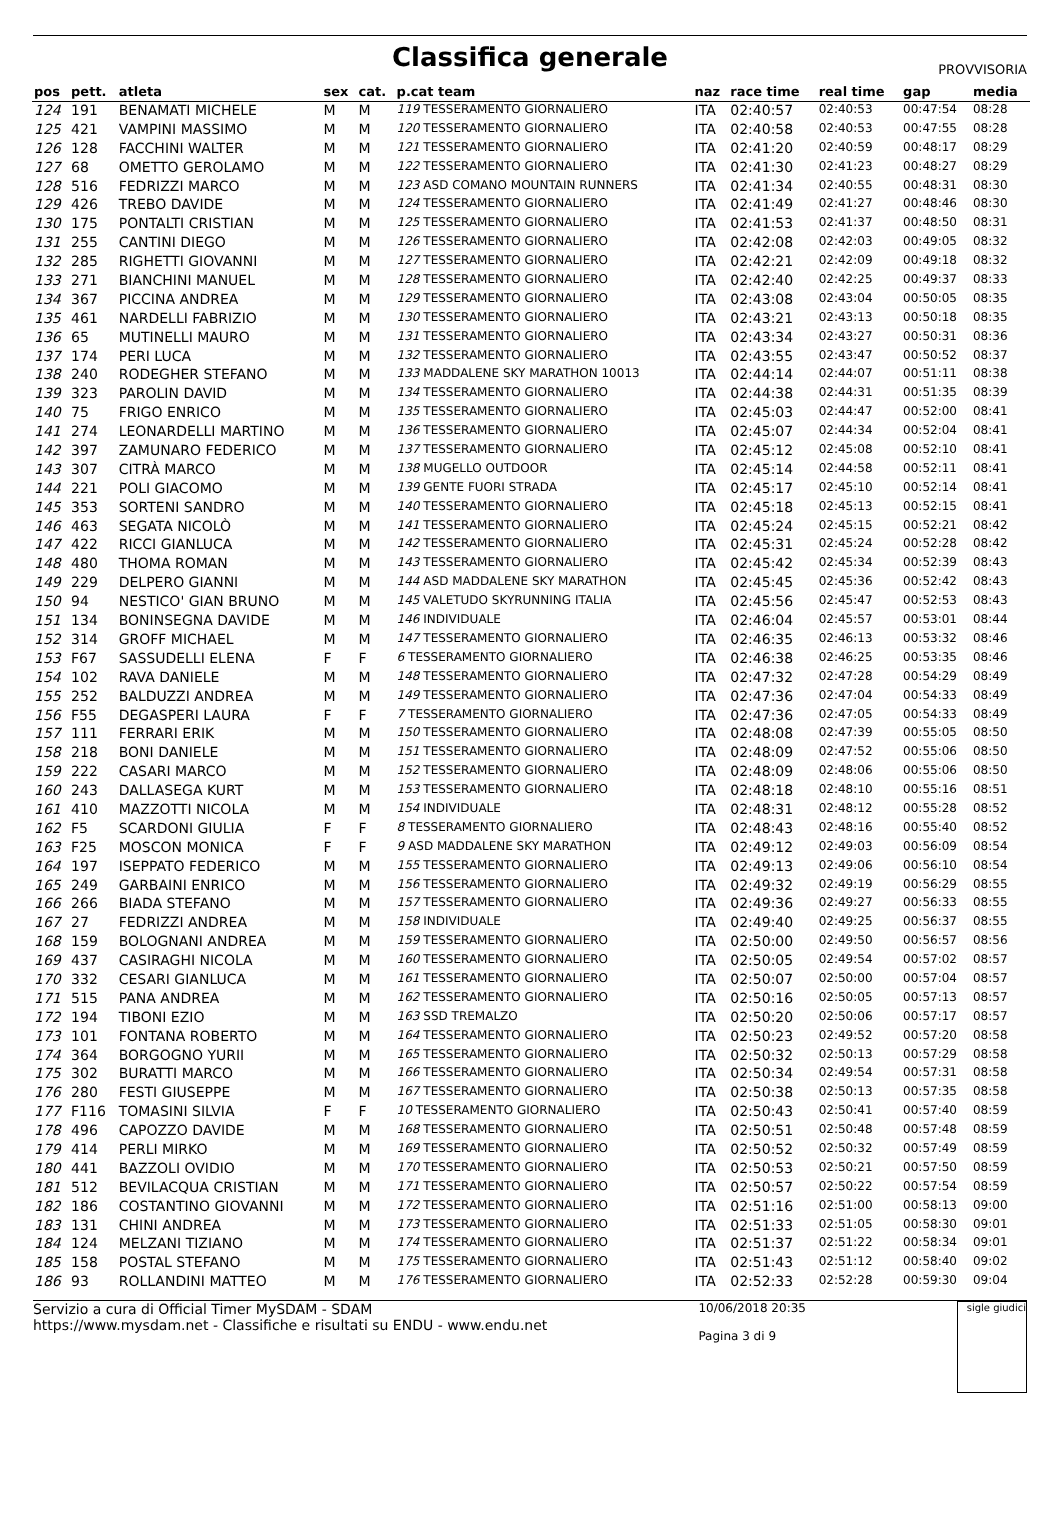Classifica generale
PROVVISORIA
| pos | pett. | atleta | sex | cat. | p.cat team | naz | race time | real time | gap | media |
| --- | --- | --- | --- | --- | --- | --- | --- | --- | --- | --- |
| 124 | 191 | BENAMATI MICHELE | M | M | 119 TESSERAMENTO GIORNALIERO | ITA | 02:40:57 | 02:40:53 | 00:47:54 | 08:28 |
| 125 | 421 | VAMPINI MASSIMO | M | M | 120 TESSERAMENTO GIORNALIERO | ITA | 02:40:58 | 02:40:53 | 00:47:55 | 08:28 |
| 126 | 128 | FACCHINI WALTER | M | M | 121 TESSERAMENTO GIORNALIERO | ITA | 02:41:20 | 02:40:59 | 00:48:17 | 08:29 |
| 127 | 68 | OMETTO GEROLAMO | M | M | 122 TESSERAMENTO GIORNALIERO | ITA | 02:41:30 | 02:41:23 | 00:48:27 | 08:29 |
| 128 | 516 | FEDRIZZI MARCO | M | M | 123 ASD COMANO MOUNTAIN RUNNERS | ITA | 02:41:34 | 02:40:55 | 00:48:31 | 08:30 |
| 129 | 426 | TREBO DAVIDE | M | M | 124 TESSERAMENTO GIORNALIERO | ITA | 02:41:49 | 02:41:27 | 00:48:46 | 08:30 |
| 130 | 175 | PONTALTI CRISTIAN | M | M | 125 TESSERAMENTO GIORNALIERO | ITA | 02:41:53 | 02:41:37 | 00:48:50 | 08:31 |
| 131 | 255 | CANTINI DIEGO | M | M | 126 TESSERAMENTO GIORNALIERO | ITA | 02:42:08 | 02:42:03 | 00:49:05 | 08:32 |
| 132 | 285 | RIGHETTI GIOVANNI | M | M | 127 TESSERAMENTO GIORNALIERO | ITA | 02:42:21 | 02:42:09 | 00:49:18 | 08:32 |
| 133 | 271 | BIANCHINI MANUEL | M | M | 128 TESSERAMENTO GIORNALIERO | ITA | 02:42:40 | 02:42:25 | 00:49:37 | 08:33 |
| 134 | 367 | PICCINA ANDREA | M | M | 129 TESSERAMENTO GIORNALIERO | ITA | 02:43:08 | 02:43:04 | 00:50:05 | 08:35 |
| 135 | 461 | NARDELLI FABRIZIO | M | M | 130 TESSERAMENTO GIORNALIERO | ITA | 02:43:21 | 02:43:13 | 00:50:18 | 08:35 |
| 136 | 65 | MUTINELLI MAURO | M | M | 131 TESSERAMENTO GIORNALIERO | ITA | 02:43:34 | 02:43:27 | 00:50:31 | 08:36 |
| 137 | 174 | PERI LUCA | M | M | 132 TESSERAMENTO GIORNALIERO | ITA | 02:43:55 | 02:43:47 | 00:50:52 | 08:37 |
| 138 | 240 | RODEGHER STEFANO | M | M | 133 MADDALENE SKY MARATHON 10013 | ITA | 02:44:14 | 02:44:07 | 00:51:11 | 08:38 |
| 139 | 323 | PAROLIN DAVID | M | M | 134 TESSERAMENTO GIORNALIERO | ITA | 02:44:38 | 02:44:31 | 00:51:35 | 08:39 |
| 140 | 75 | FRIGO ENRICO | M | M | 135 TESSERAMENTO GIORNALIERO | ITA | 02:45:03 | 02:44:47 | 00:52:00 | 08:41 |
| 141 | 274 | LEONARDELLI MARTINO | M | M | 136 TESSERAMENTO GIORNALIERO | ITA | 02:45:07 | 02:44:34 | 00:52:04 | 08:41 |
| 142 | 397 | ZAMUNARO FEDERICO | M | M | 137 TESSERAMENTO GIORNALIERO | ITA | 02:45:12 | 02:45:08 | 00:52:10 | 08:41 |
| 143 | 307 | CITRÀ MARCO | M | M | 138 MUGELLO OUTDOOR | ITA | 02:45:14 | 02:44:58 | 00:52:11 | 08:41 |
| 144 | 221 | POLI GIACOMO | M | M | 139 GENTE FUORI STRADA | ITA | 02:45:17 | 02:45:10 | 00:52:14 | 08:41 |
| 145 | 353 | SORTENI SANDRO | M | M | 140 TESSERAMENTO GIORNALIERO | ITA | 02:45:18 | 02:45:13 | 00:52:15 | 08:41 |
| 146 | 463 | SEGATA NICOLÒ | M | M | 141 TESSERAMENTO GIORNALIERO | ITA | 02:45:24 | 02:45:15 | 00:52:21 | 08:42 |
| 147 | 422 | RICCI GIANLUCA | M | M | 142 TESSERAMENTO GIORNALIERO | ITA | 02:45:31 | 02:45:24 | 00:52:28 | 08:42 |
| 148 | 480 | THOMA ROMAN | M | M | 143 TESSERAMENTO GIORNALIERO | ITA | 02:45:42 | 02:45:34 | 00:52:39 | 08:43 |
| 149 | 229 | DELPERO GIANNI | M | M | 144 ASD MADDALENE SKY MARATHON | ITA | 02:45:45 | 02:45:36 | 00:52:42 | 08:43 |
| 150 | 94 | NESTICO' GIAN BRUNO | M | M | 145 VALETUDO SKYRUNNING ITALIA | ITA | 02:45:56 | 02:45:47 | 00:52:53 | 08:43 |
| 151 | 134 | BONINSEGNA DAVIDE | M | M | 146 INDIVIDUALE | ITA | 02:46:04 | 02:45:57 | 00:53:01 | 08:44 |
| 152 | 314 | GROFF MICHAEL | M | M | 147 TESSERAMENTO GIORNALIERO | ITA | 02:46:35 | 02:46:13 | 00:53:32 | 08:46 |
| 153 | F67 | SASSUDELLI ELENA | F | F | 6 TESSERAMENTO GIORNALIERO | ITA | 02:46:38 | 02:46:25 | 00:53:35 | 08:46 |
| 154 | 102 | RAVA DANIELE | M | M | 148 TESSERAMENTO GIORNALIERO | ITA | 02:47:32 | 02:47:28 | 00:54:29 | 08:49 |
| 155 | 252 | BALDUZZI ANDREA | M | M | 149 TESSERAMENTO GIORNALIERO | ITA | 02:47:36 | 02:47:04 | 00:54:33 | 08:49 |
| 156 | F55 | DEGASPERI LAURA | F | F | 7 TESSERAMENTO GIORNALIERO | ITA | 02:47:36 | 02:47:05 | 00:54:33 | 08:49 |
| 157 | 111 | FERRARI ERIK | M | M | 150 TESSERAMENTO GIORNALIERO | ITA | 02:48:08 | 02:47:39 | 00:55:05 | 08:50 |
| 158 | 218 | BONI DANIELE | M | M | 151 TESSERAMENTO GIORNALIERO | ITA | 02:48:09 | 02:47:52 | 00:55:06 | 08:50 |
| 159 | 222 | CASARI MARCO | M | M | 152 TESSERAMENTO GIORNALIERO | ITA | 02:48:09 | 02:48:06 | 00:55:06 | 08:50 |
| 160 | 243 | DALLASEGA KURT | M | M | 153 TESSERAMENTO GIORNALIERO | ITA | 02:48:18 | 02:48:10 | 00:55:16 | 08:51 |
| 161 | 410 | MAZZOTTI NICOLA | M | M | 154 INDIVIDUALE | ITA | 02:48:31 | 02:48:12 | 00:55:28 | 08:52 |
| 162 | F5 | SCARDONI GIULIA | F | F | 8 TESSERAMENTO GIORNALIERO | ITA | 02:48:43 | 02:48:16 | 00:55:40 | 08:52 |
| 163 | F25 | MOSCON MONICA | F | F | 9 ASD MADDALENE SKY MARATHON | ITA | 02:49:12 | 02:49:03 | 00:56:09 | 08:54 |
| 164 | 197 | ISEPPATO FEDERICO | M | M | 155 TESSERAMENTO GIORNALIERO | ITA | 02:49:13 | 02:49:06 | 00:56:10 | 08:54 |
| 165 | 249 | GARBAINI ENRICO | M | M | 156 TESSERAMENTO GIORNALIERO | ITA | 02:49:32 | 02:49:19 | 00:56:29 | 08:55 |
| 166 | 266 | BIADA STEFANO | M | M | 157 TESSERAMENTO GIORNALIERO | ITA | 02:49:36 | 02:49:27 | 00:56:33 | 08:55 |
| 167 | 27 | FEDRIZZI ANDREA | M | M | 158 INDIVIDUALE | ITA | 02:49:40 | 02:49:25 | 00:56:37 | 08:55 |
| 168 | 159 | BOLOGNANI ANDREA | M | M | 159 TESSERAMENTO GIORNALIERO | ITA | 02:50:00 | 02:49:50 | 00:56:57 | 08:56 |
| 169 | 437 | CASIRAGHI NICOLA | M | M | 160 TESSERAMENTO GIORNALIERO | ITA | 02:50:05 | 02:49:54 | 00:57:02 | 08:57 |
| 170 | 332 | CESARI GIANLUCA | M | M | 161 TESSERAMENTO GIORNALIERO | ITA | 02:50:07 | 02:50:00 | 00:57:04 | 08:57 |
| 171 | 515 | PANA ANDREA | M | M | 162 TESSERAMENTO GIORNALIERO | ITA | 02:50:16 | 02:50:05 | 00:57:13 | 08:57 |
| 172 | 194 | TIBONI EZIO | M | M | 163 SSD TREMALZO | ITA | 02:50:20 | 02:50:06 | 00:57:17 | 08:57 |
| 173 | 101 | FONTANA ROBERTO | M | M | 164 TESSERAMENTO GIORNALIERO | ITA | 02:50:23 | 02:49:52 | 00:57:20 | 08:58 |
| 174 | 364 | BORGOGNO YURII | M | M | 165 TESSERAMENTO GIORNALIERO | ITA | 02:50:32 | 02:50:13 | 00:57:29 | 08:58 |
| 175 | 302 | BURATTI MARCO | M | M | 166 TESSERAMENTO GIORNALIERO | ITA | 02:50:34 | 02:49:54 | 00:57:31 | 08:58 |
| 176 | 280 | FESTI GIUSEPPE | M | M | 167 TESSERAMENTO GIORNALIERO | ITA | 02:50:38 | 02:50:13 | 00:57:35 | 08:58 |
| 177 | F116 | TOMASINI SILVIA | F | F | 10 TESSERAMENTO GIORNALIERO | ITA | 02:50:43 | 02:50:41 | 00:57:40 | 08:59 |
| 178 | 496 | CAPOZZO DAVIDE | M | M | 168 TESSERAMENTO GIORNALIERO | ITA | 02:50:51 | 02:50:48 | 00:57:48 | 08:59 |
| 179 | 414 | PERLI MIRKO | M | M | 169 TESSERAMENTO GIORNALIERO | ITA | 02:50:52 | 02:50:32 | 00:57:49 | 08:59 |
| 180 | 441 | BAZZOLI OVIDIO | M | M | 170 TESSERAMENTO GIORNALIERO | ITA | 02:50:53 | 02:50:21 | 00:57:50 | 08:59 |
| 181 | 512 | BEVILACQUA CRISTIAN | M | M | 171 TESSERAMENTO GIORNALIERO | ITA | 02:50:57 | 02:50:22 | 00:57:54 | 08:59 |
| 182 | 186 | COSTANTINO GIOVANNI | M | M | 172 TESSERAMENTO GIORNALIERO | ITA | 02:51:16 | 02:51:00 | 00:58:13 | 09:00 |
| 183 | 131 | CHINI ANDREA | M | M | 173 TESSERAMENTO GIORNALIERO | ITA | 02:51:33 | 02:51:05 | 00:58:30 | 09:01 |
| 184 | 124 | MELZANI TIZIANO | M | M | 174 TESSERAMENTO GIORNALIERO | ITA | 02:51:37 | 02:51:22 | 00:58:34 | 09:01 |
| 185 | 158 | POSTAL STEFANO | M | M | 175 TESSERAMENTO GIORNALIERO | ITA | 02:51:43 | 02:51:12 | 00:58:40 | 09:02 |
| 186 | 93 | ROLLANDINI MATTEO | M | M | 176 TESSERAMENTO GIORNALIERO | ITA | 02:52:33 | 02:52:28 | 00:59:30 | 09:04 |
Servizio a cura di Official Timer MySDAM - SDAM
https://www.mysdam.net - Classifiche e risultati su ENDU - www.endu.net
10/06/2018 20:35
Pagina 3 di 9
sigle giudici